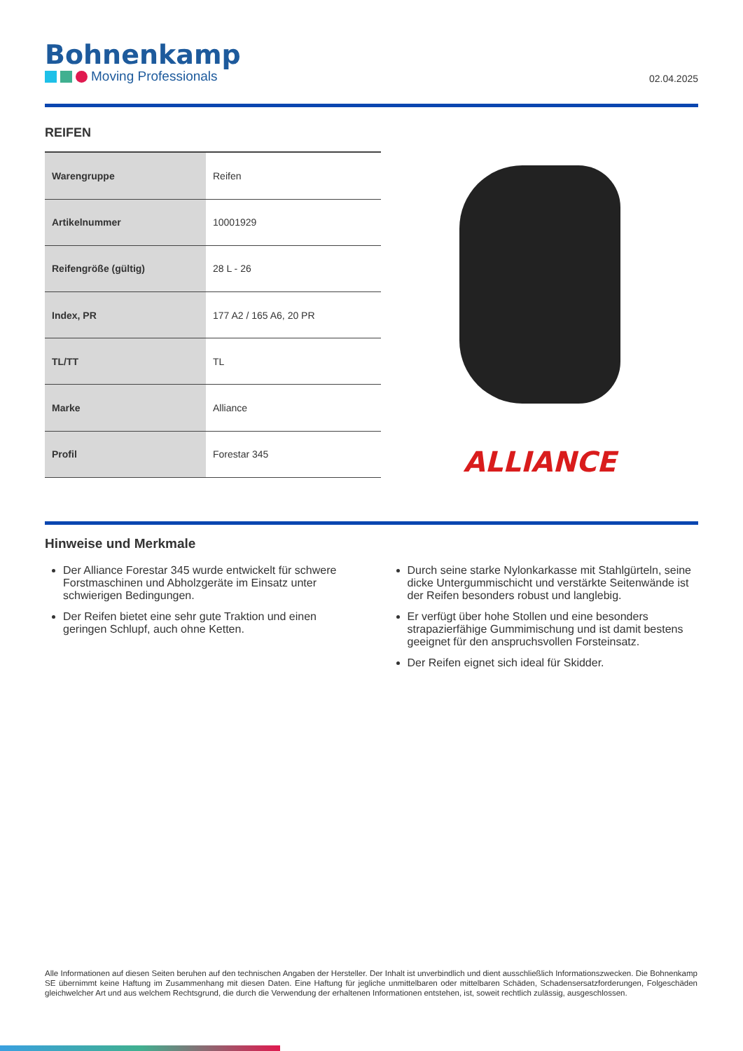Bohnenkamp
Moving Professionals
02.04.2025
REIFEN
| Warengruppe | Reifen |
| Artikelnummer | 10001929 |
| Reifengröße (gültig) | 28 L - 26 |
| Index, PR | 177 A2 / 165 A6, 20 PR |
| TL/TT | TL |
| Marke | Alliance |
| Profil | Forestar 345 |
ALLIANCE
Hinweise und Merkmale
Der Alliance Forestar 345 wurde entwickelt für schwere Forstmaschinen und Abholzgeräte im Einsatz unter schwierigen Bedingungen.
Der Reifen bietet eine sehr gute Traktion und einen geringen Schlupf, auch ohne Ketten.
Durch seine starke Nylonkarkasse mit Stahlgürteln, seine dicke Untergummischicht und verstärkte Seitenwände ist der Reifen besonders robust und langlebig.
Er verfügt über hohe Stollen und eine besonders strapazierfähige Gummimischung und ist damit bestens geeignet für den anspruchsvollen Forsteinsatz.
Der Reifen eignet sich ideal für Skidder.
Alle Informationen auf diesen Seiten beruhen auf den technischen Angaben der Hersteller. Der Inhalt ist unverbindlich und dient ausschließlich Informationszwecken. Die Bohnenkamp SE übernimmt keine Haftung im Zusammenhang mit diesen Daten. Eine Haftung für jegliche unmittelbaren oder mittelbaren Schäden, Schadensersatzforderungen, Folgeschäden gleichwelcher Art und aus welchem Rechtsgrund, die durch die Verwendung der erhaltenen Informationen entstehen, ist, soweit rechtlich zulässig, ausgeschlossen.